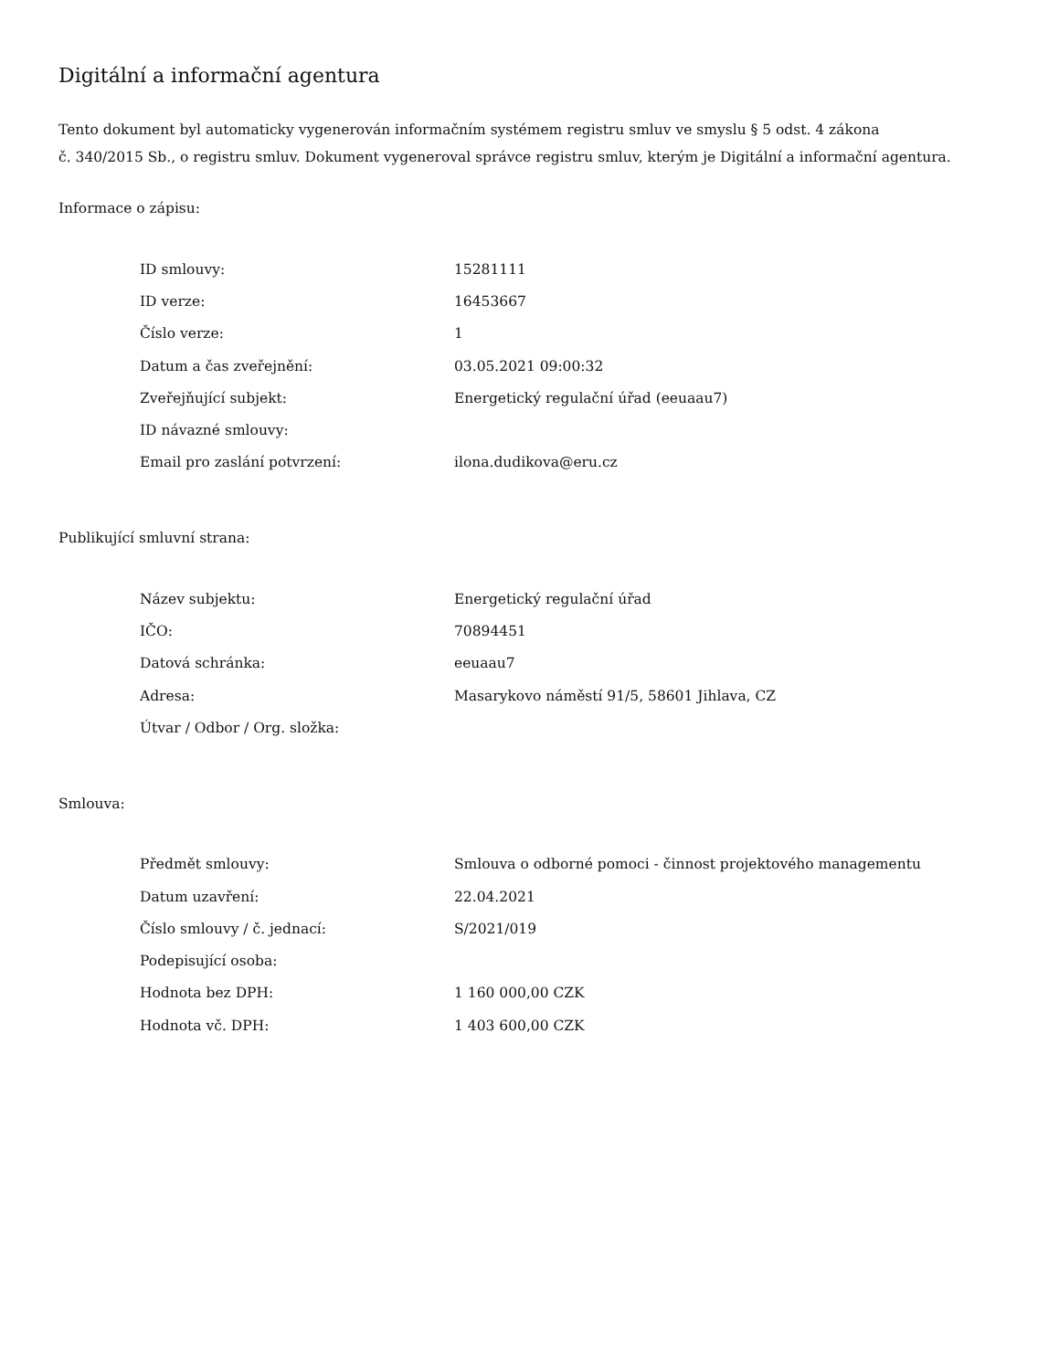Digitální a informační agentura
Tento dokument byl automaticky vygenerován informačním systémem registru smluv ve smyslu § 5 odst. 4 zákona
č. 340/2015 Sb., o registru smluv. Dokument vygeneroval správce registru smluv, kterým je Digitální a informační agentura.
Informace o zápisu:
| ID smlouvy: | 15281111 |
| ID verze: | 16453667 |
| Číslo verze: | 1 |
| Datum a čas zveřejnění: | 03.05.2021 09:00:32 |
| Zveřejňující subjekt: | Energetický regulační úřad (eeuaau7) |
| ID návazné smlouvy: | |
| Email pro zaslání potvrzení: | ilona.dudikova@eru.cz |
Publikující smluvní strana:
| Název subjektu: | Energetický regulační úřad |
| IČO: | 70894451 |
| Datová schránka: | eeuaau7 |
| Adresa: | Masarykovo náměstí 91/5, 58601 Jihlava, CZ |
| Útvar / Odbor / Org. složka: | |
Smlouva:
| Předmět smlouvy: | Smlouva o odborné pomoci - činnost projektového managementu |
| Datum uzavření: | 22.04.2021 |
| Číslo smlouvy / č. jednací: | S/2021/019 |
| Podepisující osoba: | |
| Hodnota bez DPH: | 1 160 000,00 CZK |
| Hodnota vč. DPH: | 1 403 600,00 CZK |